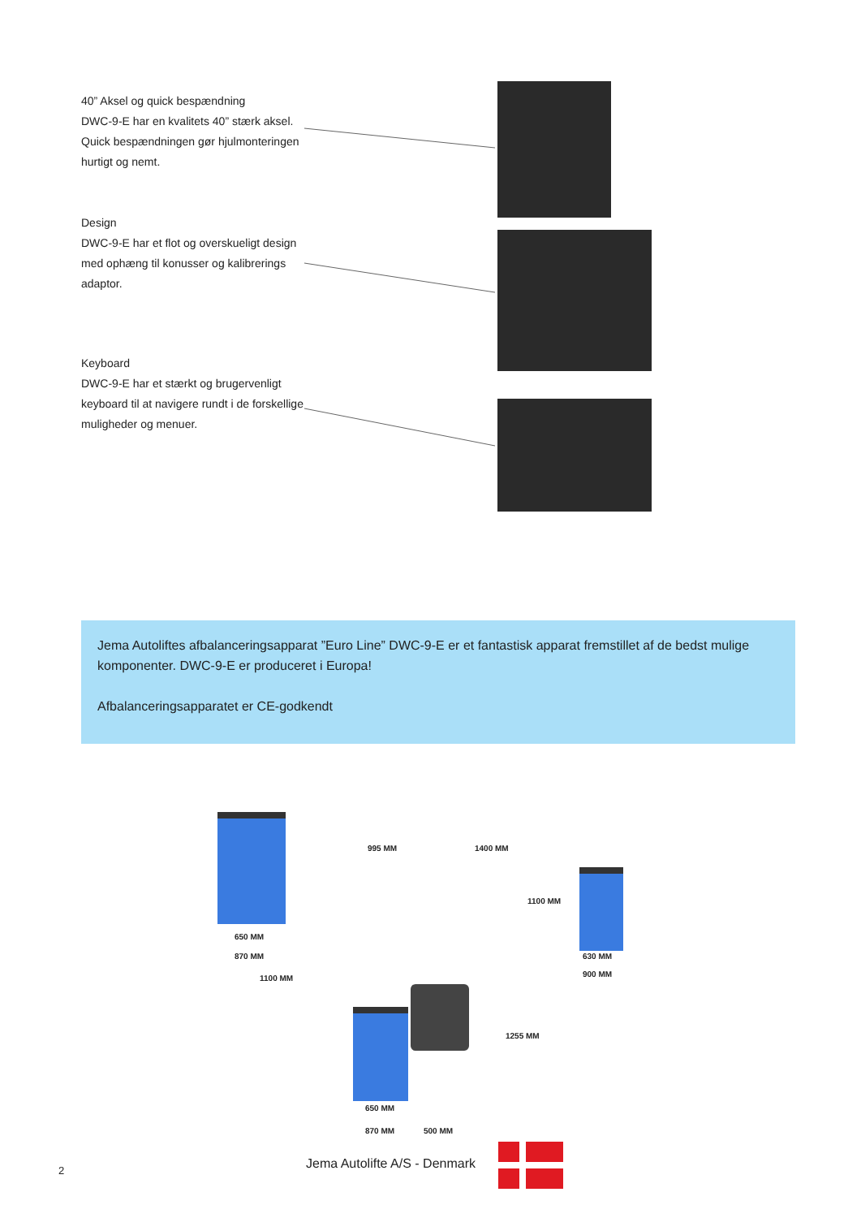40” Aksel og quick bespændning
DWC-9-E har en kvalitets 40” stærk aksel. Quick bespændningen gør hjulmonteringen hurtigt og nemt.
Design
DWC-9-E har et flot og overskueligt design med ophæng til konusser og kalibrerings adaptor.
Keyboard
DWC-9-E har et stærkt og brugervenligt keyboard til at navigere rundt i de forskellige muligheder og menuer.
Jema Autoliftes afbalanceringsapparat ”Euro Line” DWC-9-E er et fantastisk apparat fremstillet af de bedst mulige komponenter. DWC-9-E er produceret i Europa!
Afbalanceringsapparatet er CE-godkendt
995 MM 1400 MM
1100 MM
650 MM
870 MM
1100 MM
630 MM
900 MM
1255 MM
650 MM
870 MM 500 MM
2 Jema Autolifte A/S - Denmark